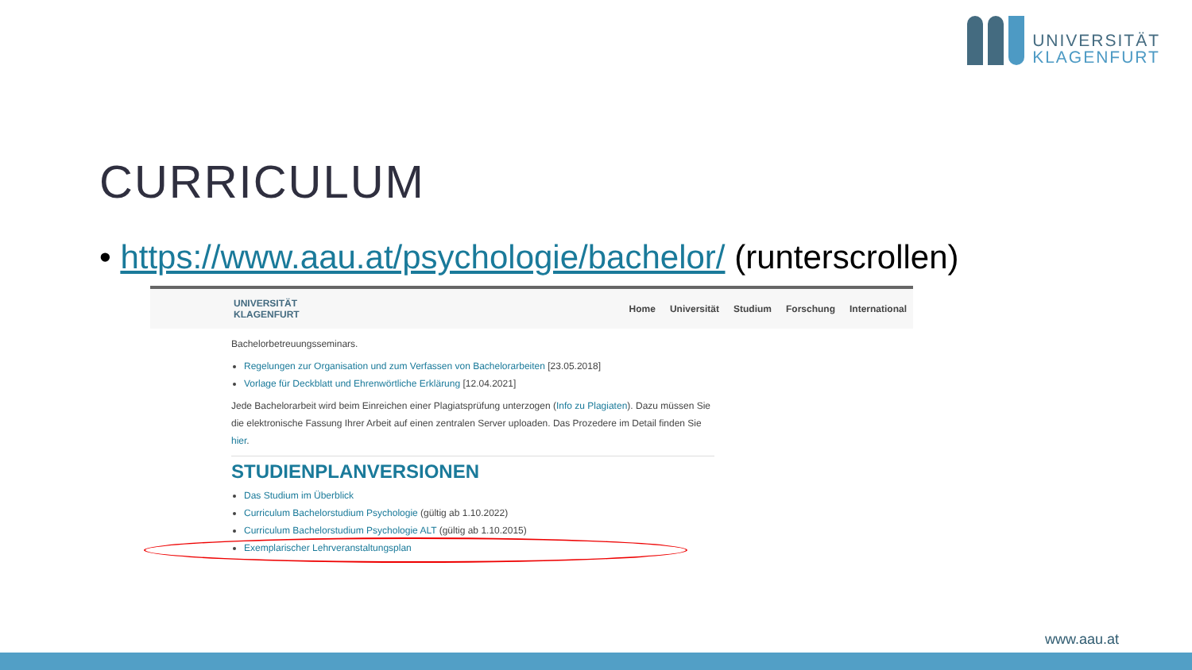UNIVERSITÄT
KLAGENFURT
CURRICULUM
• https://www.aau.at/psychologie/bachelor/ (runterscrollen)
UNIVERSITÄT
KLAGENFURT
Home Universität Studium Forschung International
Bachelorbetreuungsseminars.
Regelungen zur Organisation und zum Verfassen von Bachelorarbeiten [23.05.2018]
Vorlage für Deckblatt und Ehrenwörtliche Erklärung [12.04.2021]
Jede Bachelorarbeit wird beim Einreichen einer Plagiatsprüfung unterzogen (Info zu Plagiaten). Dazu müssen Sie die elektronische Fassung Ihrer Arbeit auf einen zentralen Server uploaden. Das Prozedere im Detail finden Sie hier.
STUDIENPLANVERSIONEN
Das Studium im Überblick
Curriculum Bachelorstudium Psychologie (gültig ab 1.10.2022)
Curriculum Bachelorstudium Psychologie ALT (gültig ab 1.10.2015)
Exemplarischer Lehrveranstaltungsplan
www.aau.at